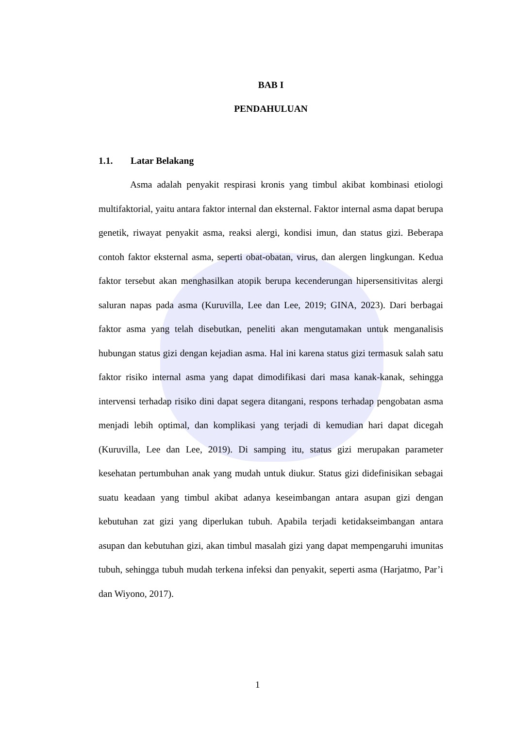BAB I
PENDAHULUAN
1.1. Latar Belakang
Asma adalah penyakit respirasi kronis yang timbul akibat kombinasi etiologi multifaktorial, yaitu antara faktor internal dan eksternal. Faktor internal asma dapat berupa genetik, riwayat penyakit asma, reaksi alergi, kondisi imun, dan status gizi. Beberapa contoh faktor eksternal asma, seperti obat-obatan, virus, dan alergen lingkungan. Kedua faktor tersebut akan menghasilkan atopik berupa kecenderungan hipersensitivitas alergi saluran napas pada asma (Kuruvilla, Lee dan Lee, 2019; GINA, 2023). Dari berbagai faktor asma yang telah disebutkan, peneliti akan mengutamakan untuk menganalisis hubungan status gizi dengan kejadian asma. Hal ini karena status gizi termasuk salah satu faktor risiko internal asma yang dapat dimodifikasi dari masa kanak-kanak, sehingga intervensi terhadap risiko dini dapat segera ditangani, respons terhadap pengobatan asma menjadi lebih optimal, dan komplikasi yang terjadi di kemudian hari dapat dicegah (Kuruvilla, Lee dan Lee, 2019). Di samping itu, status gizi merupakan parameter kesehatan pertumbuhan anak yang mudah untuk diukur. Status gizi didefinisikan sebagai suatu keadaan yang timbul akibat adanya keseimbangan antara asupan gizi dengan kebutuhan zat gizi yang diperlukan tubuh. Apabila terjadi ketidakseimbangan antara asupan dan kebutuhan gizi, akan timbul masalah gizi yang dapat mempengaruhi imunitas tubuh, sehingga tubuh mudah terkena infeksi dan penyakit, seperti asma (Harjatmo, Par’i dan Wiyono, 2017).
1